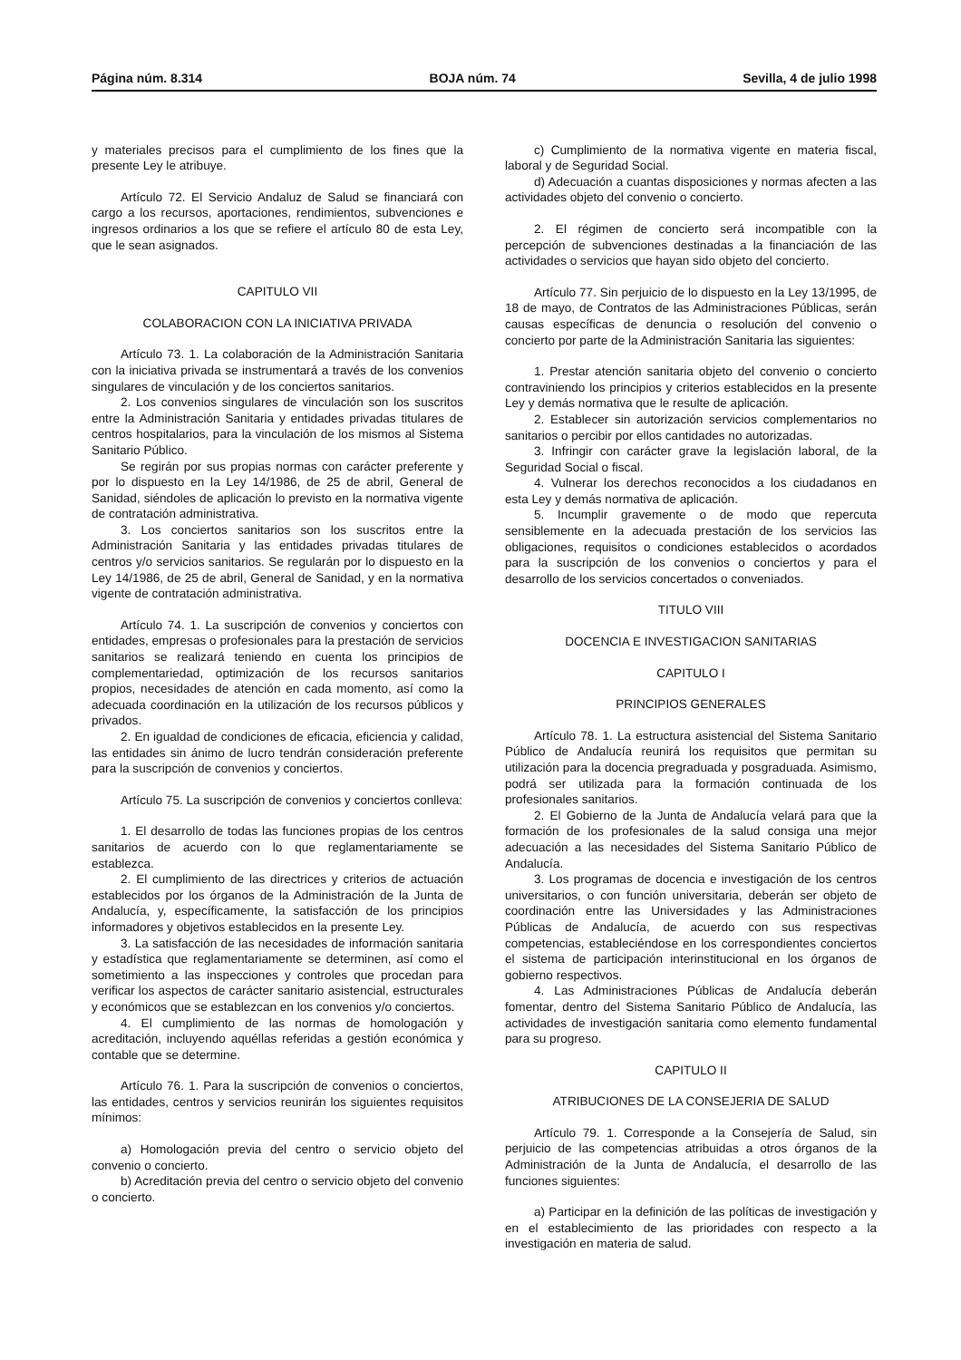Página núm. 8.314 BOJA núm. 74 Sevilla, 4 de julio 1998
y materiales precisos para el cumplimiento de los fines que la presente Ley le atribuye.
Artículo 72. El Servicio Andaluz de Salud se financiará con cargo a los recursos, aportaciones, rendimientos, subvenciones e ingresos ordinarios a los que se refiere el artículo 80 de esta Ley, que le sean asignados.
CAPITULO VII
COLABORACION CON LA INICIATIVA PRIVADA
Artículo 73. 1. La colaboración de la Administración Sanitaria con la iniciativa privada se instrumentará a través de los convenios singulares de vinculación y de los conciertos sanitarios.
2. Los convenios singulares de vinculación son los suscritos entre la Administración Sanitaria y entidades privadas titulares de centros hospitalarios, para la vinculación de los mismos al Sistema Sanitario Público.
Se regirán por sus propias normas con carácter preferente y por lo dispuesto en la Ley 14/1986, de 25 de abril, General de Sanidad, siéndoles de aplicación lo previsto en la normativa vigente de contratación administrativa.
3. Los conciertos sanitarios son los suscritos entre la Administración Sanitaria y las entidades privadas titulares de centros y/o servicios sanitarios. Se regularán por lo dispuesto en la Ley 14/1986, de 25 de abril, General de Sanidad, y en la normativa vigente de contratación administrativa.
Artículo 74. 1. La suscripción de convenios y conciertos con entidades, empresas o profesionales para la prestación de servicios sanitarios se realizará teniendo en cuenta los principios de complementariedad, optimización de los recursos sanitarios propios, necesidades de atención en cada momento, así como la adecuada coordinación en la utilización de los recursos públicos y privados.
2. En igualdad de condiciones de eficacia, eficiencia y calidad, las entidades sin ánimo de lucro tendrán consideración preferente para la suscripción de convenios y conciertos.
Artículo 75. La suscripción de convenios y conciertos conlleva:
1. El desarrollo de todas las funciones propias de los centros sanitarios de acuerdo con lo que reglamentariamente se establezca.
2. El cumplimiento de las directrices y criterios de actuación establecidos por los órganos de la Administración de la Junta de Andalucía, y, específicamente, la satisfacción de los principios informadores y objetivos establecidos en la presente Ley.
3. La satisfacción de las necesidades de información sanitaria y estadística que reglamentariamente se determinen, así como el sometimiento a las inspecciones y controles que procedan para verificar los aspectos de carácter sanitario asistencial, estructurales y económicos que se establezcan en los convenios y/o conciertos.
4. El cumplimiento de las normas de homologación y acreditación, incluyendo aquéllas referidas a gestión económica y contable que se determine.
Artículo 76. 1. Para la suscripción de convenios o conciertos, las entidades, centros y servicios reunirán los siguientes requisitos mínimos:
a) Homologación previa del centro o servicio objeto del convenio o concierto.
b) Acreditación previa del centro o servicio objeto del convenio o concierto.
c) Cumplimiento de la normativa vigente en materia fiscal, laboral y de Seguridad Social.
d) Adecuación a cuantas disposiciones y normas afecten a las actividades objeto del convenio o concierto.
2. El régimen de concierto será incompatible con la percepción de subvenciones destinadas a la financiación de las actividades o servicios que hayan sido objeto del concierto.
Artículo 77. Sin perjuicio de lo dispuesto en la Ley 13/1995, de 18 de mayo, de Contratos de las Administraciones Públicas, serán causas específicas de denuncia o resolución del convenio o concierto por parte de la Administración Sanitaria las siguientes:
1. Prestar atención sanitaria objeto del convenio o concierto contraviniendo los principios y criterios establecidos en la presente Ley y demás normativa que le resulte de aplicación.
2. Establecer sin autorización servicios complementarios no sanitarios o percibir por ellos cantidades no autorizadas.
3. Infringir con carácter grave la legislación laboral, de la Seguridad Social o fiscal.
4. Vulnerar los derechos reconocidos a los ciudadanos en esta Ley y demás normativa de aplicación.
5. Incumplir gravemente o de modo que repercuta sensiblemente en la adecuada prestación de los servicios las obligaciones, requisitos o condiciones establecidos o acordados para la suscripción de los convenios o conciertos y para el desarrollo de los servicios concertados o conveniados.
TITULO VIII
DOCENCIA E INVESTIGACION SANITARIAS
CAPITULO I
PRINCIPIOS GENERALES
Artículo 78. 1. La estructura asistencial del Sistema Sanitario Público de Andalucía reunirá los requisitos que permitan su utilización para la docencia pregraduada y posgraduada. Asimismo, podrá ser utilizada para la formación continuada de los profesionales sanitarios.
2. El Gobierno de la Junta de Andalucía velará para que la formación de los profesionales de la salud consiga una mejor adecuación a las necesidades del Sistema Sanitario Público de Andalucía.
3. Los programas de docencia e investigación de los centros universitarios, o con función universitaria, deberán ser objeto de coordinación entre las Universidades y las Administraciones Públicas de Andalucía, de acuerdo con sus respectivas competencias, estableciéndose en los correspondientes conciertos el sistema de participación interinstitucional en los órganos de gobierno respectivos.
4. Las Administraciones Públicas de Andalucía deberán fomentar, dentro del Sistema Sanitario Público de Andalucía, las actividades de investigación sanitaria como elemento fundamental para su progreso.
CAPITULO II
ATRIBUCIONES DE LA CONSEJERIA DE SALUD
Artículo 79. 1. Corresponde a la Consejería de Salud, sin perjuicio de las competencias atribuidas a otros órganos de la Administración de la Junta de Andalucía, el desarrollo de las funciones siguientes:
a) Participar en la definición de las políticas de investigación y en el establecimiento de las prioridades con respecto a la investigación en materia de salud.